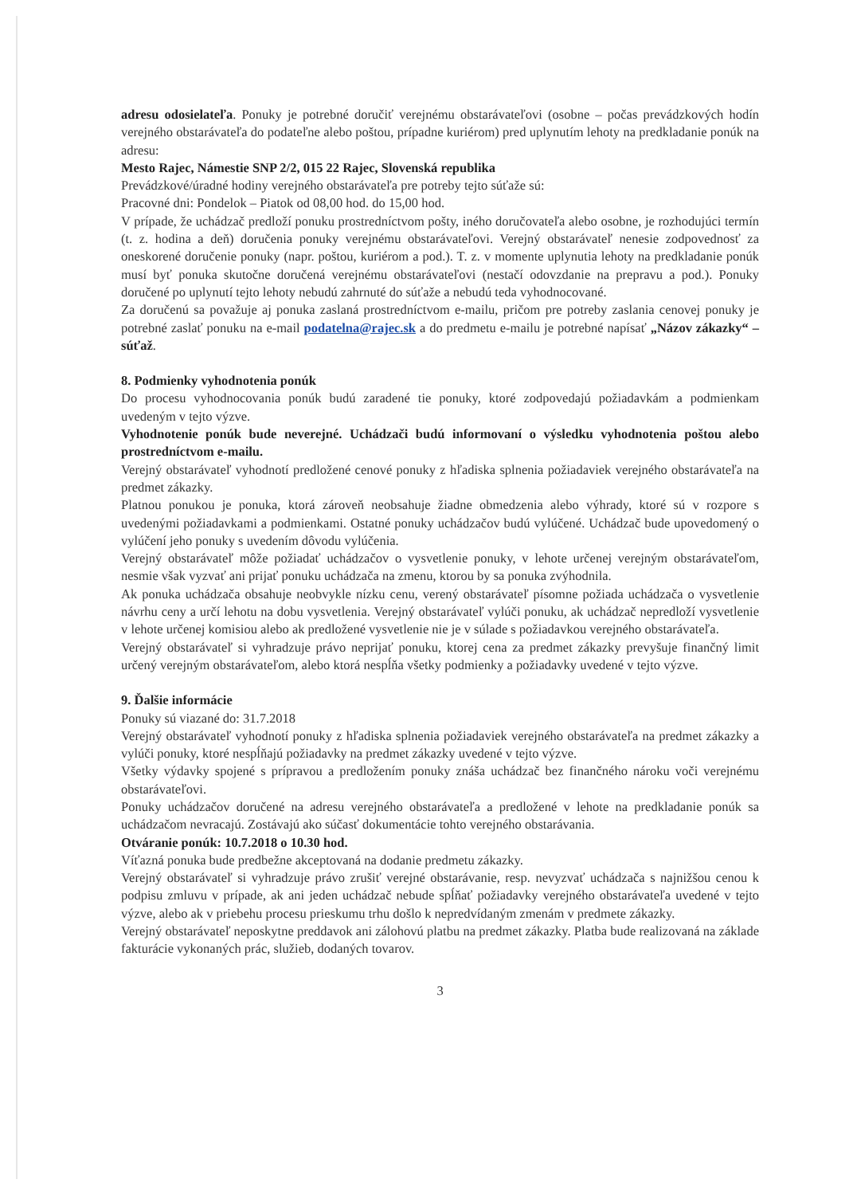adresu odosielateľa. Ponuky je potrebné doručiť verejnému obstarávateľovi (osobne – počas prevádzkových hodín verejného obstarávateľa do podateľne alebo poštou, prípadne kuriérom) pred uplynutím lehoty na predkladanie ponúk na adresu:
Mesto Rajec, Námestie SNP 2/2, 015 22 Rajec, Slovenská republika
Prevádzkové/úradné hodiny verejného obstarávateľa pre potreby tejto súťaže sú:
Pracovné dni: Pondelok – Piatok od 08,00 hod. do 15,00 hod.
V prípade, že uchádzač predloží ponuku prostredníctvom pošty, iného doručovateľa alebo osobne, je rozhodujúci termín (t. z. hodina a deň) doručenia ponuky verejnému obstarávateľovi. Verejný obstarávateľ nenesie zodpovednosť za oneskorené doručenie ponuky (napr. poštou, kuriérom a pod.). T. z. v momente uplynutia lehoty na predkladanie ponúk musí byť ponuka skutočne doručená verejnému obstarávateľovi (nestačí odovzdanie na prepravu a pod.). Ponuky doručené po uplynutí tejto lehoty nebudú zahrnuté do súťaže a nebudú teda vyhodnocované.
Za doručenú sa považuje aj ponuka zaslaná prostredníctvom e-mailu, pričom pre potreby zaslania cenovej ponuky je potrebné zaslať ponuku na e-mail podatelna@rajec.sk a do predmetu e-mailu je potrebné napísať „Názov zákazky“ – súťaž.
8. Podmienky vyhodnotenia ponúk
Do procesu vyhodnocovania ponúk budú zaradené tie ponuky, ktoré zodpovedajú požiadavkám a podmienkam uvedeným v tejto výzve.
Vyhodnotenie ponúk bude neverejné. Uchádzači budú informovaní o výsledku vyhodnotenia poštou alebo prostredníctvom e-mailu.
Verejný obstarávateľ vyhodnotí predložené cenové ponuky z hľadiska splnenia požiadaviek verejného obstarávateľa na predmet zákazky.
Platnou ponukou je ponuka, ktorá zároveň neobsahuje žiadne obmedzenia alebo výhrady, ktoré sú v rozpore s uvedenými požiadavkami a podmienkami. Ostatné ponuky uchádzačov budú vylúčené. Uchádzač bude upovedomený o vylúčení jeho ponuky s uvedením dôvodu vylúčenia.
Verejný obstarávateľ môže požiadať uchádzačov o vysvetlenie ponuky, v lehote určenej verejným obstarávateľom, nesmie však vyzvať ani prijať ponuku uchádzača na zmenu, ktorou by sa ponuka zvýhodnila.
Ak ponuka uchádzača obsahuje neobvykle nízku cenu, verený obstarávateľ písomne požiada uchádzača o vysvetlenie návrhu ceny a určí lehotu na dobu vysvetlenia. Verejný obstarávateľ vylúči ponuku, ak uchádzač nepredloží vysvetlenie v lehote určenej komisiou alebo ak predložené vysvetlenie nie je v súlade s požiadavkou verejného obstarávateľa.
Verejný obstarávateľ si vyhradzuje právo neprijať ponuku, ktorej cena za predmet zákazky prevyšuje finančný limit určený verejným obstarávateľom, alebo ktorá nespĺňa všetky podmienky a požiadavky uvedené v tejto výzve.
9. Ďalšie informácie
Ponuky sú viazané do: 31.7.2018
Verejný obstarávateľ vyhodnotí ponuky z hľadiska splnenia požiadaviek verejného obstarávateľa na predmet zákazky a vylúči ponuky, ktoré nespĺňajú požiadavky na predmet zákazky uvedené v tejto výzve.
Všetky výdavky spojené s prípravou a predložením ponuky znáša uchádzač bez finančného nároku voči verejnému obstarávateľovi.
Ponuky uchádzačov doručené na adresu verejného obstarávateľa a predložené v lehote na predkladanie ponúk sa uchádzačom nevracajú. Zostávajú ako súčasť dokumentácie tohto verejného obstarávania.
Otváranie ponúk: 10.7.2018 o 10.30 hod.
Víťazná ponuka bude predbežne akceptovaná na dodanie predmetu zákazky.
Verejný obstarávateľ si vyhradzuje právo zrušiť verejné obstarávanie, resp. nevyzvať uchádzača s najnižšou cenou k podpisu zmluvu v prípade, ak ani jeden uchádzač nebude spĺňať požiadavky verejného obstarávateľa uvedené v tejto výzve, alebo ak v priebehu procesu prieskumu trhu došlo k nepredvídaným zmenám v predmete zákazky.
Verejný obstarávateľ neposkytne preddavok ani zálohovú platbu na predmet zákazky. Platba bude realizovaná na základe fakturácie vykonaných prác, služieb, dodaných tovarov.
3